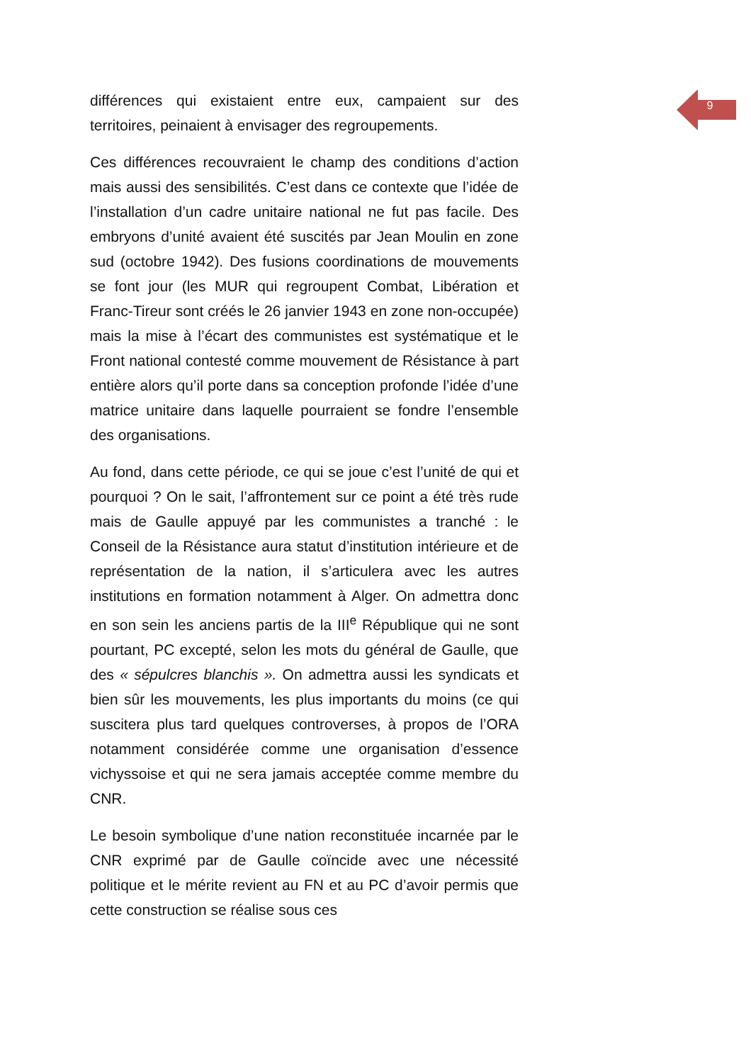9
différences qui existaient entre eux, campaient sur des territoires, peinaient à envisager des regroupements.
Ces différences recouvraient le champ des conditions d’action mais aussi des sensibilités. C’est dans ce contexte que l’idée de l’installation d’un cadre unitaire national ne fut pas facile. Des embryons d’unité avaient été suscités par Jean Moulin en zone sud (octobre 1942). Des fusions coordinations de mouvements se font jour (les MUR qui regroupent Combat, Libération et Franc-Tireur sont créés le 26 janvier 1943 en zone non-occupée) mais la mise à l’écart des communistes est systématique et le Front national contesté comme mouvement de Résistance à part entière alors qu’il porte dans sa conception profonde l’idée d’une matrice unitaire dans laquelle pourraient se fondre l’ensemble des organisations.
Au fond, dans cette période, ce qui se joue c’est l’unité de qui et pourquoi ? On le sait, l’affrontement sur ce point a été très rude mais de Gaulle appuyé par les communistes a tranché : le Conseil de la Résistance aura statut d’institution intérieure et de représentation de la nation, il s’articulera avec les autres institutions en formation notamment à Alger. On admettra donc en son sein les anciens partis de la III<sup>e</sup> République qui ne sont pourtant, PC excepté, selon les mots du général de Gaulle, que des « sépulcres blanchis ». On admettra aussi les syndicats et bien sûr les mouvements, les plus importants du moins (ce qui suscitera plus tard quelques controverses, à propos de l’ORA notamment considérée comme une organisation d’essence vichyssoise et qui ne sera jamais acceptée comme membre du CNR.
Le besoin symbolique d’une nation reconstituée incarnée par le CNR exprimé par de Gaulle coïncide avec une nécessité politique et le mérite revient au FN et au PC d’avoir permis que cette construction se réalise sous ces